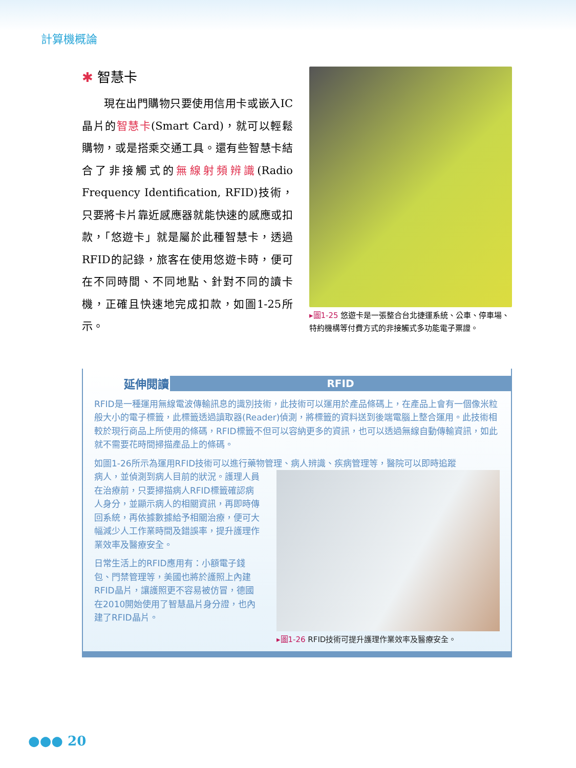計算機概論
✱ 智慧卡
　　現在出門購物只要使用信用卡或嵌入IC晶片的智慧卡(Smart Card)，就可以輕鬆購物，或是搭乘交通工具。還有些智慧卡結合了非接觸式的無線射頻辨識(Radio Frequency Identification, RFID)技術，只要將卡片靠近感應器就能快速的感應或扣款，「悠遊卡」就是屬於此種智慧卡，透過RFID的記錄，旅客在使用悠遊卡時，便可在不同時間、不同地點、針對不同的讀卡機，正確且快速地完成扣款，如圖1-25所示。
▸圖1-25 悠遊卡是一張整合台北捷運系統、公車、停車場、特約機構等付費方式的非接觸式多功能電子票證。
延伸閱讀
RFID
RFID是一種運用無線電波傳輸訊息的識別技術，此技術可以運用於產品條碼上，在產品上會有一個像米粒般大小的電子標籤，此標籤透過讀取器(Reader)偵測，將標籤的資料送到後端電腦上整合運用。此技術相較於現行商品上所使用的條碼，RFID標籤不但可以容納更多的資訊，也可以透過無線自動傳輸資訊，如此就不需要花時間掃描產品上的條碼。
如圖1-26所示為運用RFID技術可以進行藥物管理、病人辨識、疾病管理等，醫院可以即時追蹤
病人，並偵測到病人目前的狀況。護理人員在治療前，只要掃描病人RFID標籤確認病人身分，並顯示病人的相關資訊，再即時傳回系統，再依據數據給予相關治療，便可大幅減少人工作業時間及錯誤率，提升護理作業效率及醫療安全。
日常生活上的RFID應用有：小額電子錢包、門禁管理等，美國也將於護照上內建RFID晶片，讓護照更不容易被仿冒，德國在2010開始使用了智慧晶片身分證，也內建了RFID晶片。
▸圖1-26 RFID技術可提升護理作業效率及醫療安全。
●●● 20